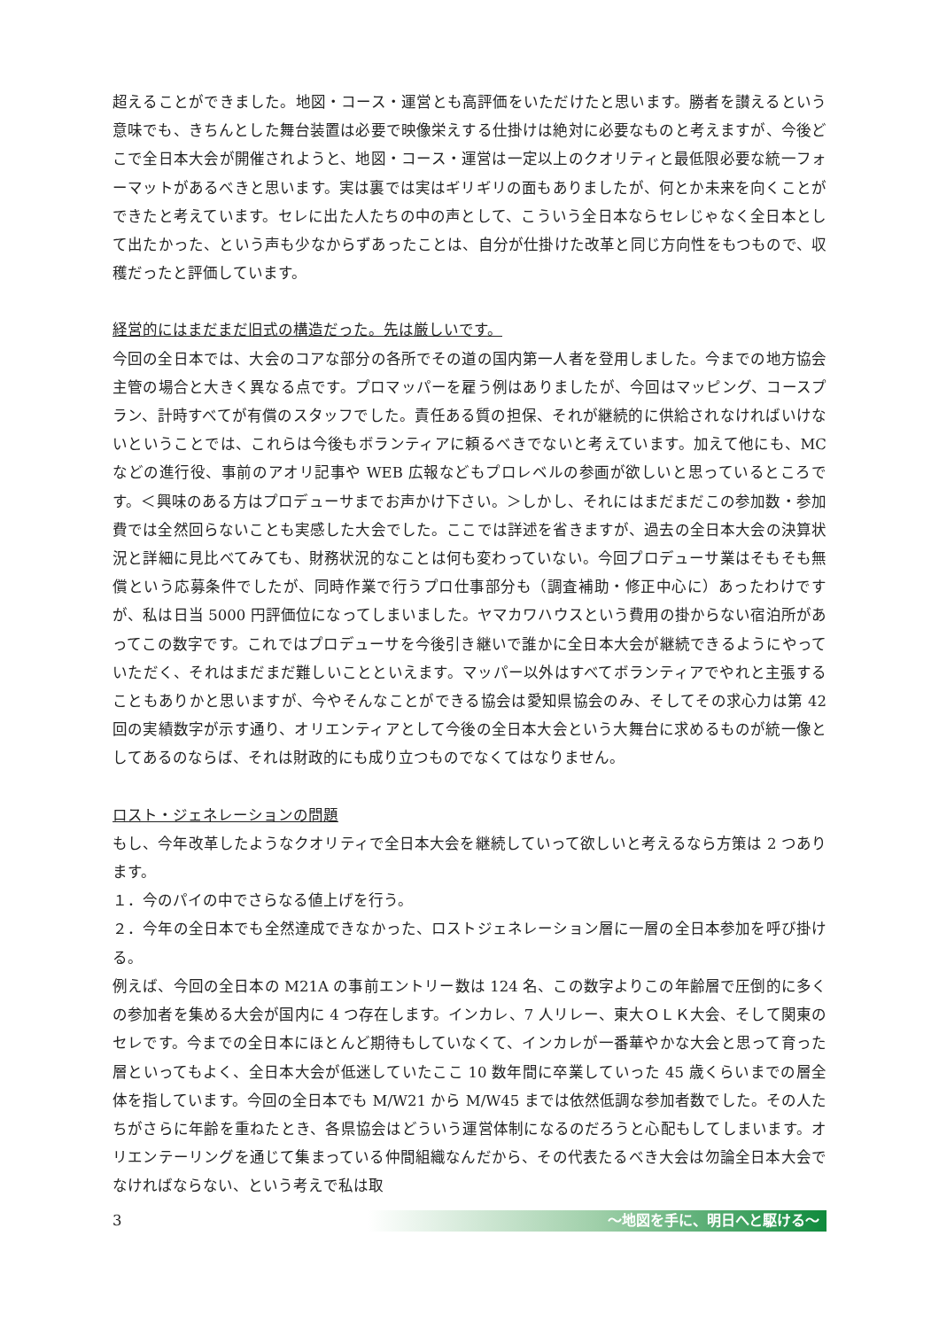超えることができました。地図・コース・運営とも高評価をいただけたと思います。勝者を讃えるという意味でも、きちんとした舞台装置は必要で映像栄えする仕掛けは絶対に必要なものと考えますが、今後どこで全日本大会が開催されようと、地図・コース・運営は一定以上のクオリティと最低限必要な統一フォーマットがあるべきと思います。実は裏では実はギリギリの面もありましたが、何とか未来を向くことができたと考えています。セレに出た人たちの中の声として、こういう全日本ならセレじゃなく全日本として出たかった、という声も少なからずあったことは、自分が仕掛けた改革と同じ方向性をもつもので、収穫だったと評価しています。
経営的にはまだまだ旧式の構造だった。先は厳しいです。
今回の全日本では、大会のコアな部分の各所でその道の国内第一人者を登用しました。今までの地方協会主管の場合と大きく異なる点です。プロマッパーを雇う例はありましたが、今回はマッピング、コースプラン、計時すべてが有償のスタッフでした。責任ある質の担保、それが継続的に供給されなければいけないということでは、これらは今後もボランティアに頼るべきでないと考えています。加えて他にも、MC などの進行役、事前のアオリ記事や WEB 広報などもプロレベルの参画が欲しいと思っているところです。＜興味のある方はプロデューサまでお声かけ下さい。＞しかし、それにはまだまだこの参加数・参加費では全然回らないことも実感した大会でした。ここでは詳述を省きますが、過去の全日本大会の決算状況と詳細に見比べてみても、財務状況的なことは何も変わっていない。今回プロデューサ業はそもそも無償という応募条件でしたが、同時作業で行うプロ仕事部分も（調査補助・修正中心に）あったわけですが、私は日当 5000 円評価位になってしまいました。ヤマカワハウスという費用の掛からない宿泊所があってこの数字です。これではプロデューサを今後引き継いで誰かに全日本大会が継続できるようにやっていただく、それはまだまだ難しいことといえます。マッパー以外はすべてボランティアでやれと主張することもありかと思いますが、今やそんなことができる協会は愛知県協会のみ、そしてその求心力は第 42 回の実績数字が示す通り、オリエンティアとして今後の全日本大会という大舞台に求めるものが統一像としてあるのならば、それは財政的にも成り立つものでなくてはなりません。
ロスト・ジェネレーションの問題
もし、今年改革したようなクオリティで全日本大会を継続していって欲しいと考えるなら方策は 2 つあります。
１．今のパイの中でさらなる値上げを行う。
２．今年の全日本でも全然達成できなかった、ロストジェネレーション層に一層の全日本参加を呼び掛ける。
例えば、今回の全日本の M21A の事前エントリー数は 124 名、この数字よりこの年齢層で圧倒的に多くの参加者を集める大会が国内に 4 つ存在します。インカレ、7 人リレー、東大ＯＬＫ大会、そして関東のセレです。今までの全日本にほとんど期待もしていなくて、インカレが一番華やかな大会と思って育った層といってもよく、全日本大会が低迷していたここ 10 数年間に卒業していった 45 歳くらいまでの層全体を指しています。今回の全日本でも M/W21 から M/W45 までは依然低調な参加者数でした。その人たちがさらに年齢を重ねたとき、各県協会はどういう運営体制になるのだろうと心配もしてしまいます。オリエンテーリングを通じて集まっている仲間組織なんだから、その代表たるべき大会は勿論全日本大会でなければならない、という考えで私は取
3
～地図を手に、明日へと駆ける～